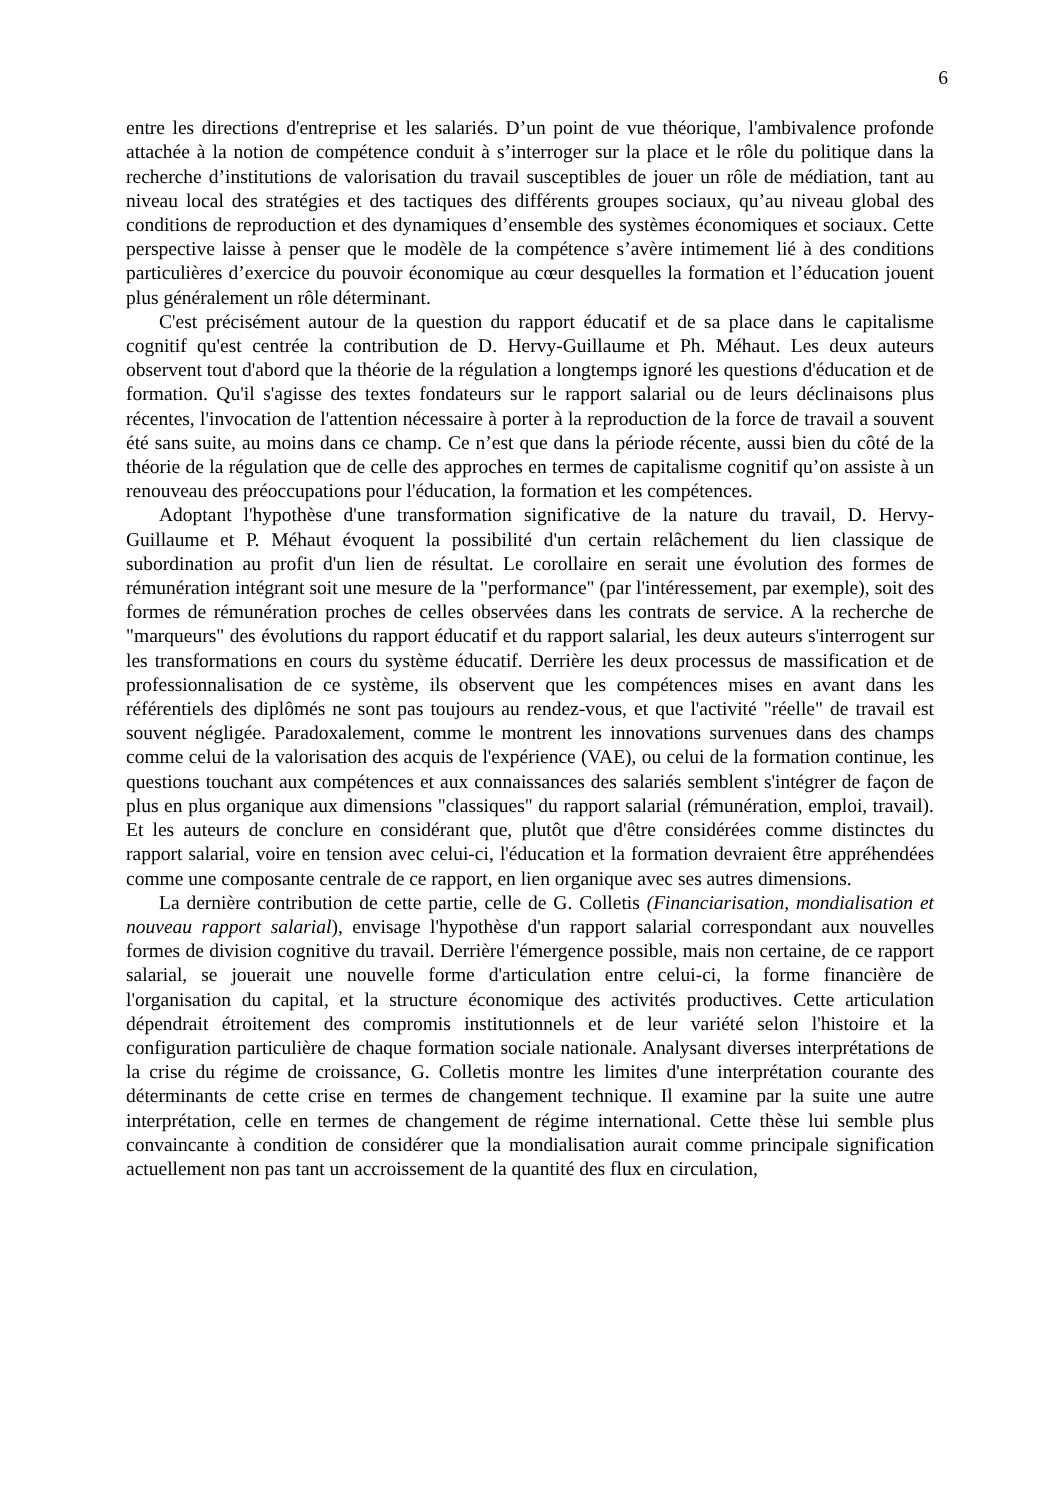6
entre les directions d'entreprise et les salariés. D’un point de vue théorique, l'ambivalence profonde attachée à la notion de compétence conduit à s’interroger sur la place et le rôle du politique dans la recherche d’institutions de valorisation du travail susceptibles de jouer un rôle de médiation, tant au niveau local des stratégies et des tactiques des différents groupes sociaux, qu’au niveau global des conditions de reproduction et des dynamiques d’ensemble des systèmes économiques et sociaux. Cette perspective laisse à penser que le modèle de la compétence s’avère intimement lié à des conditions particulières d’exercice du pouvoir économique au cœur desquelles la formation et l’éducation jouent plus généralement un rôle déterminant.
C'est précisément autour de la question du rapport éducatif et de sa place dans le capitalisme cognitif qu'est centrée la contribution de D. Hervy-Guillaume et Ph. Méhaut. Les deux auteurs observent tout d'abord que la théorie de la régulation a longtemps ignoré les questions d'éducation et de formation. Qu'il s'agisse des textes fondateurs sur le rapport salarial ou de leurs déclinaisons plus récentes, l'invocation de l'attention nécessaire à porter à la reproduction de la force de travail a souvent été sans suite, au moins dans ce champ. Ce n’est que dans la période récente, aussi bien du côté de la théorie de la régulation que de celle des approches en termes de capitalisme cognitif qu’on assiste à un renouveau des préoccupations pour l'éducation, la formation et les compétences.
Adoptant l'hypothèse d'une transformation significative de la nature du travail, D. Hervy-Guillaume et P. Méhaut évoquent la possibilité d'un certain relâchement du lien classique de subordination au profit d'un lien de résultat. Le corollaire en serait une évolution des formes de rémunération intégrant soit une mesure de la "performance" (par l'intéressement, par exemple), soit des formes de rémunération proches de celles observées dans les contrats de service. A la recherche de "marqueurs" des évolutions du rapport éducatif et du rapport salarial, les deux auteurs s'interrogent sur les transformations en cours du système éducatif. Derrière les deux processus de massification et de professionnalisation de ce système, ils observent que les compétences mises en avant dans les référentiels des diplômés ne sont pas toujours au rendez-vous, et que l'activité "réelle" de travail est souvent négligée. Paradoxalement, comme le montrent les innovations survenues dans des champs comme celui de la valorisation des acquis de l'expérience (VAE), ou celui de la formation continue, les questions touchant aux compétences et aux connaissances des salariés semblent s'intégrer de façon de plus en plus organique aux dimensions "classiques" du rapport salarial (rémunération, emploi, travail). Et les auteurs de conclure en considérant que, plutôt que d'être considérées comme distinctes du rapport salarial, voire en tension avec celui-ci, l'éducation et la formation devraient être appréhendées comme une composante centrale de ce rapport, en lien organique avec ses autres dimensions.
La dernière contribution de cette partie, celle de G. Colletis (Financiarisation, mondialisation et nouveau rapport salarial), envisage l'hypothèse d'un rapport salarial correspondant aux nouvelles formes de division cognitive du travail. Derrière l'émergence possible, mais non certaine, de ce rapport salarial, se jouerait une nouvelle forme d'articulation entre celui-ci, la forme financière de l'organisation du capital, et la structure économique des activités productives. Cette articulation dépendrait étroitement des compromis institutionnels et de leur variété selon l'histoire et la configuration particulière de chaque formation sociale nationale. Analysant diverses interprétations de la crise du régime de croissance, G. Colletis montre les limites d'une interprétation courante des déterminants de cette crise en termes de changement technique. Il examine par la suite une autre interprétation, celle en termes de changement de régime international. Cette thèse lui semble plus convaincante à condition de considérer que la mondialisation aurait comme principale signification actuellement non pas tant un accroissement de la quantité des flux en circulation,